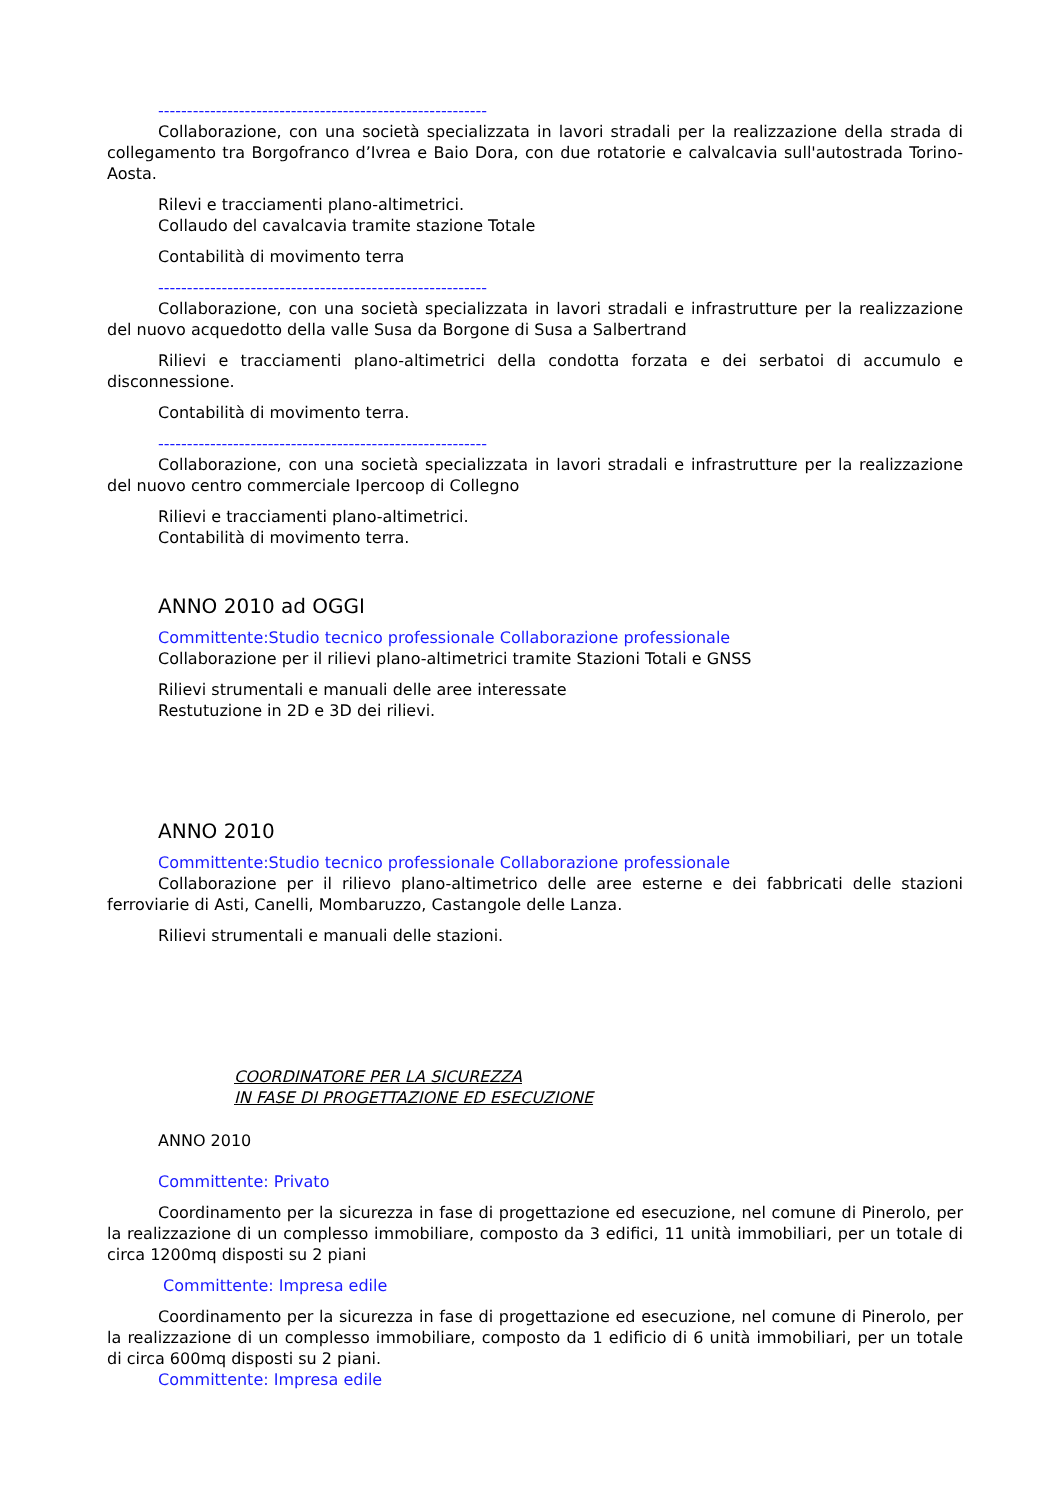---------------------------------------------------------
Collaborazione, con una società specializzata in lavori stradali per la realizzazione della strada di collegamento tra Borgofranco d’Ivrea e Baio Dora, con due rotatorie e calvalcavia sull'autostrada Torino-Aosta.
Rilevi e tracciamenti plano-altimetrici.
Collaudo del cavalcavia tramite stazione Totale
Contabilità di movimento terra
---------------------------------------------------------
Collaborazione, con una società specializzata in lavori stradali e infrastrutture per la realizzazione del nuovo acquedotto della valle Susa da Borgone di Susa a Salbertrand
Rilievi e tracciamenti plano-altimetrici della condotta forzata e dei serbatoi di accumulo e disconnessione.
Contabilità di movimento terra.
---------------------------------------------------------
Collaborazione, con una società specializzata in lavori stradali e infrastrutture per la realizzazione del nuovo centro commerciale Ipercoop di Collegno
Rilievi e tracciamenti plano-altimetrici.
Contabilità di movimento terra.
ANNO 2010 ad OGGI
Committente:Studio tecnico professionale Collaborazione professionale
Collaborazione per il rilievi plano-altimetrici tramite Stazioni Totali e GNSS
Rilievi strumentali e manuali delle aree interessate
Restutuzione in 2D e 3D dei rilievi.
ANNO 2010
Committente:Studio tecnico professionale Collaborazione professionale
Collaborazione per il rilievo plano-altimetrico delle aree esterne e dei fabbricati delle stazioni ferroviarie di Asti, Canelli, Mombaruzzo, Castangole delle Lanza.
Rilievi strumentali e manuali delle stazioni.
COORDINATORE PER LA SICUREZZA
IN FASE DI PROGETTAZIONE ED ESECUZIONE
ANNO 2010
Committente: Privato
Coordinamento per la sicurezza in fase di progettazione ed esecuzione, nel comune di Pinerolo, per la realizzazione di un complesso immobiliare, composto da 3 edifici, 11 unità immobiliari, per un totale di circa 1200mq disposti su 2 piani
Committente: Impresa edile
Coordinamento per la sicurezza in fase di progettazione ed esecuzione, nel comune di Pinerolo, per la realizzazione di un complesso immobiliare, composto da 1 edificio di 6 unità immobiliari, per un totale di circa 600mq disposti su 2 piani.
Committente: Impresa edile